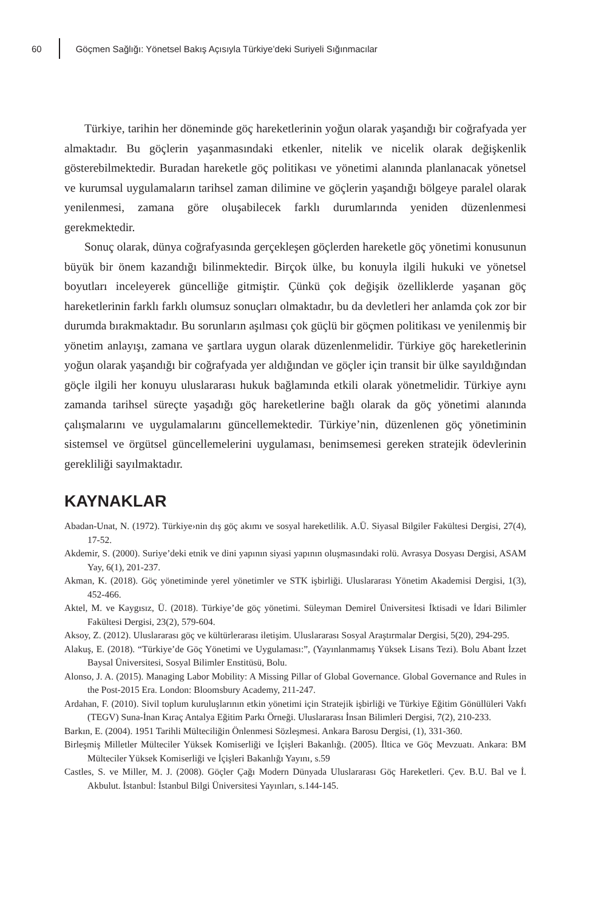60
Göçmen Sağlığı: Yönetsel Bakış Açısıyla Türkiye’deki Suriyeli Sığınmacılar
Türkiye, tarihin her döneminde göç hareketlerinin yoğun olarak yaşandığı bir coğrafyada yer almaktadır. Bu göçlerin yaşanmasındaki etkenler, nitelik ve nicelik olarak değişkenlik gösterebilmektedir. Buradan hareketle göç politikası ve yönetimi alanında planlanacak yönetsel ve kurumsal uygulamaların tarihsel zaman dilimine ve göçlerin yaşandığı bölgeye paralel olarak yenilenmesi, zamana göre oluşabilecek farklı durumlarında yeniden düzenlenmesi gerekmektedir.
Sonuç olarak, dünya coğrafyasında gerçekleşen göçlerden hareketle göç yönetimi konusunun büyük bir önem kazandığı bilinmektedir. Birçok ülke, bu konuyla ilgili hukuki ve yönetsel boyutları inceleyerek güncelliğe gitmiştir. Çünkü çok değişik özelliklerde yaşanan göç hareketlerinin farklı farklı olumsuz sonuçları olmaktadır, bu da devletleri her anlamda çok zor bir durumda bırakmaktadır. Bu sorunların aşılması çok güçlü bir göçmen politikası ve yenilenmiş bir yönetim anlayışı, zamana ve şartlara uygun olarak düzenlenmelidir. Türkiye göç hareketlerinin yoğun olarak yaşandığı bir coğrafyada yer aldığından ve göçler için transit bir ülke sayıldığından göçle ilgili her konuyu uluslararası hukuk bağlamında etkili olarak yönetmelidir. Türkiye aynı zamanda tarihsel süreçte yaşadığı göç hareketlerine bağlı olarak da göç yönetimi alanında çalışmalarını ve uygulamalarını güncellemektedir. Türkiye’nin, düzenlenen göç yönetiminin sistemsel ve örgütsel güncellemelerini uygulaması, benimsemesi gereken stratejik ödevlerinin gerekliliği sayılmaktadır.
KAYNAKLAR
Abadan-Unat, N. (1972). Türkiye›nin dış göç akımı ve sosyal hareketlilik. A.Ü. Siyasal Bilgiler Fakültesi Dergisi, 27(4), 17-52.
Akdemir, S. (2000). Suriye’deki etnik ve dini yapının siyasi yapının oluşmasındaki rolü. Avrasya Dosyası Dergisi, ASAM Yay, 6(1), 201-237.
Akman, K. (2018). Göç yönetiminde yerel yönetimler ve STK işbirliği. Uluslararası Yönetim Akademisi Dergisi, 1(3), 452-466.
Aktel, M. ve Kaygısız, Ü. (2018). Türkiye’de göç yönetimi. Süleyman Demirel Üniversitesi İktisadi ve İdari Bilimler Fakültesi Dergisi, 23(2), 579-604.
Aksoy, Z. (2012). Uluslararası göç ve kültürlerarası iletişim. Uluslararası Sosyal Araştırmalar Dergisi, 5(20), 294-295.
Alakuş, E. (2018). “Türkiye’de Göç Yönetimi ve Uygulaması:”, (Yayınlanmamış Yüksek Lisans Tezi). Bolu Abant İzzet Baysal Üniversitesi, Sosyal Bilimler Enstitüsü, Bolu.
Alonso, J. A. (2015). Managing Labor Mobility: A Missing Pillar of Global Governance. Global Governance and Rules in the Post-2015 Era. London: Bloomsbury Academy, 211-247.
Ardahan, F. (2010). Sivil toplum kuruluşlarının etkin yönetimi için Stratejik işbirliği ve Türkiye Eğitim Gönüllüleri Vakfı (TEGV) Suna-İnan Kıraç Antalya Eğitim Parkı Örneği. Uluslararası İnsan Bilimleri Dergisi, 7(2), 210-233.
Barkın, E. (2004). 1951 Tarihli Mülteciliğin Önlenmesi Sözleşmesi. Ankara Barosu Dergisi, (1), 331-360.
Birleşmiş Milletler Mülteciler Yüksek Komiserliği ve İçişleri Bakanlığı. (2005). İltica ve Göç Mevzuatı. Ankara: BM Mülteciler Yüksek Komiserliği ve İçişleri Bakanlığı Yayını, s.59
Castles, S. ve Miller, M. J. (2008). Göçler Çağı Modern Dünyada Uluslararası Göç Hareketleri. Çev. B.U. Bal ve İ. Akbulut. İstanbul: İstanbul Bilgi Üniversitesi Yayınları, s.144-145.